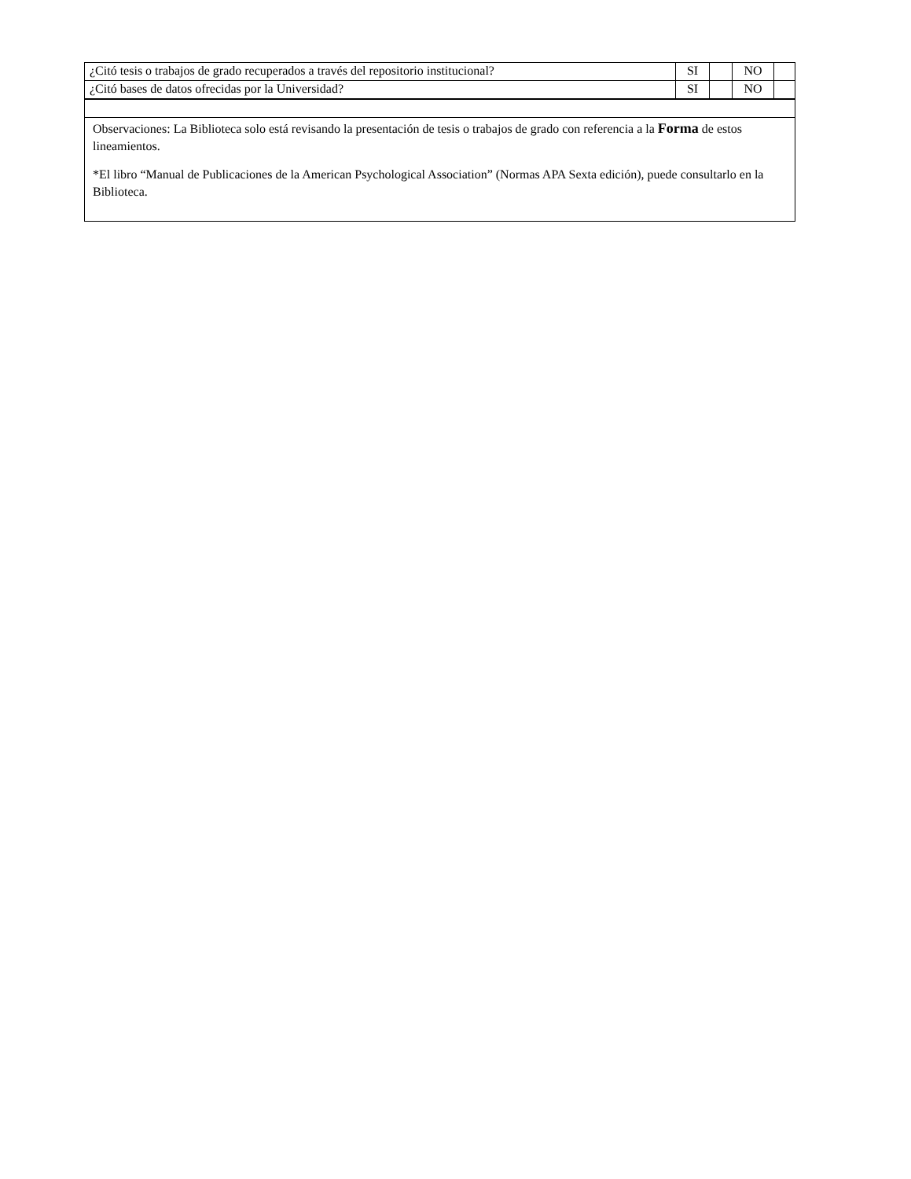| ¿Citó tesis o trabajos de grado recuperados a través del repositorio institucional? | SI | | NO | |
| ¿Citó bases de datos ofrecidas por la Universidad? | SI | | NO | |
| Observaciones: La Biblioteca solo está revisando la presentación de tesis o trabajos de grado con referencia a la Forma de estos lineamientos. *El libro “Manual de Publicaciones de la American Psychological Association” (Normas APA Sexta edición), puede consultarlo en la Biblioteca. | | | | |